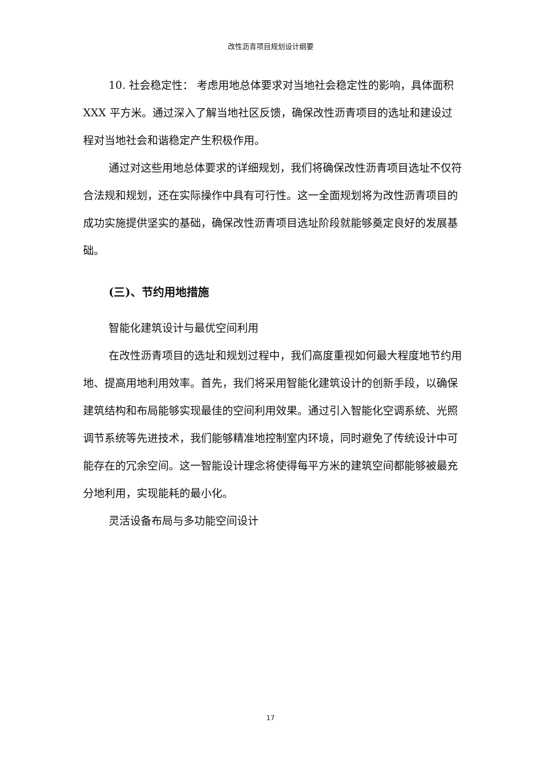改性沥青项目规划设计纲要
10. 社会稳定性： 考虑用地总体要求对当地社会稳定性的影响，具体面积 XXX 平方米。通过深入了解当地社区反馈，确保改性沥青项目的选址和建设过程对当地社会和谐稳定产生积极作用。
通过对这些用地总体要求的详细规划，我们将确保改性沥青项目选址不仅符合法规和规划，还在实际操作中具有可行性。这一全面规划将为改性沥青项目的成功实施提供坚实的基础，确保改性沥青项目选址阶段就能够奠定良好的发展基础。
(三)、节约用地措施
智能化建筑设计与最优空间利用
在改性沥青项目的选址和规划过程中，我们高度重视如何最大程度地节约用地、提高用地利用效率。首先，我们将采用智能化建筑设计的创新手段，以确保建筑结构和布局能够实现最佳的空间利用效果。通过引入智能化空调系统、光照调节系统等先进技术，我们能够精准地控制室内环境，同时避免了传统设计中可能存在的冗余空间。这一智能设计理念将使得每平方米的建筑空间都能够被最充分地利用，实现能耗的最小化。
灵活设备布局与多功能空间设计
17